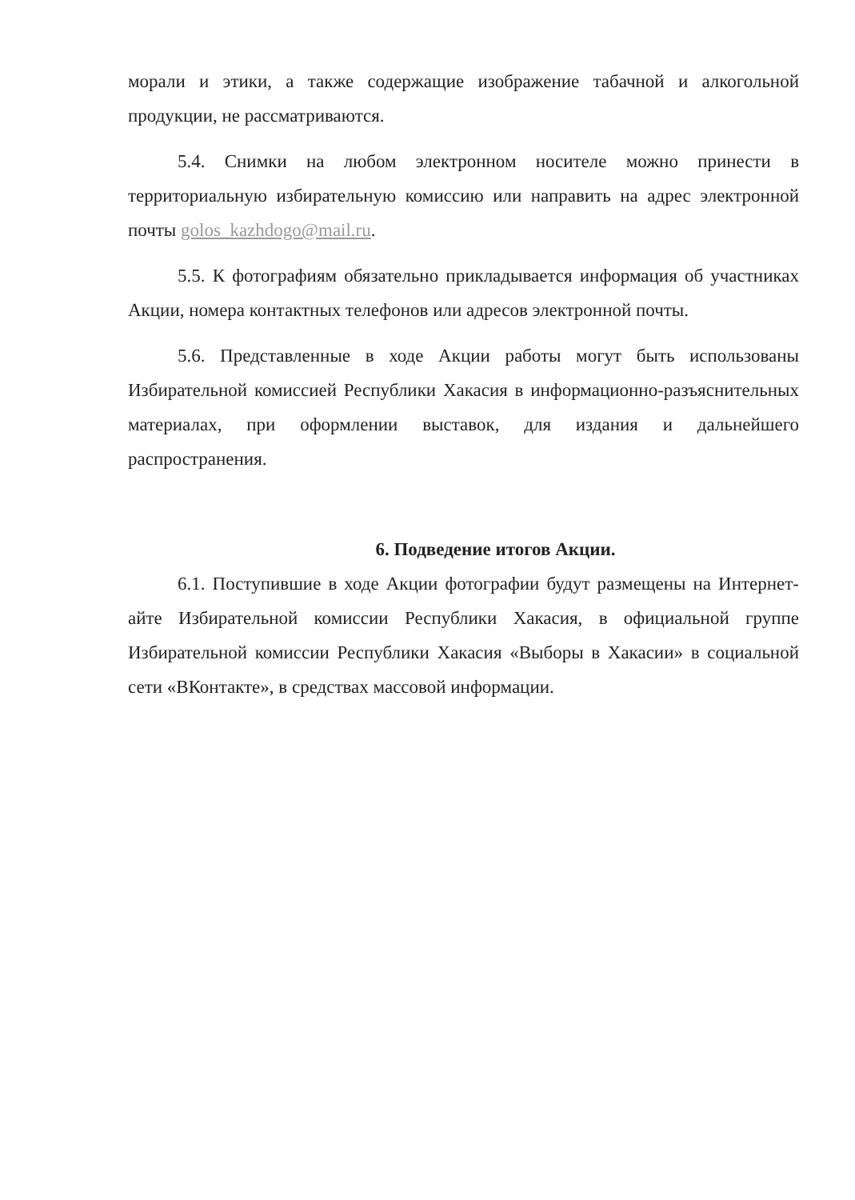морали и этики, а также содержащие изображение табачной и алкогольной продукции, не рассматриваются.
5.4. Снимки на любом электронном носителе можно принести в территориальную избирательную комиссию или направить на адрес электронной почты golos_kazhdogo@mail.ru.
5.5. К фотографиям обязательно прикладывается информация об участниках Акции, номера контактных телефонов или адресов электронной почты.
5.6. Представленные в ходе Акции работы могут быть использованы Избирательной комиссией Республики Хакасия в информационно-разъяснительных материалах, при оформлении выставок, для издания и дальнейшего распространения.
6. Подведение итогов Акции.
6.1. Поступившие в ходе Акции фотографии будут размещены на Интернет-айте Избирательной комиссии Республики Хакасия, в официальной группе Избирательной комиссии Республики Хакасия «Выборы в Хакасии» в социальной сети «ВКонтакте», в средствах массовой информации.